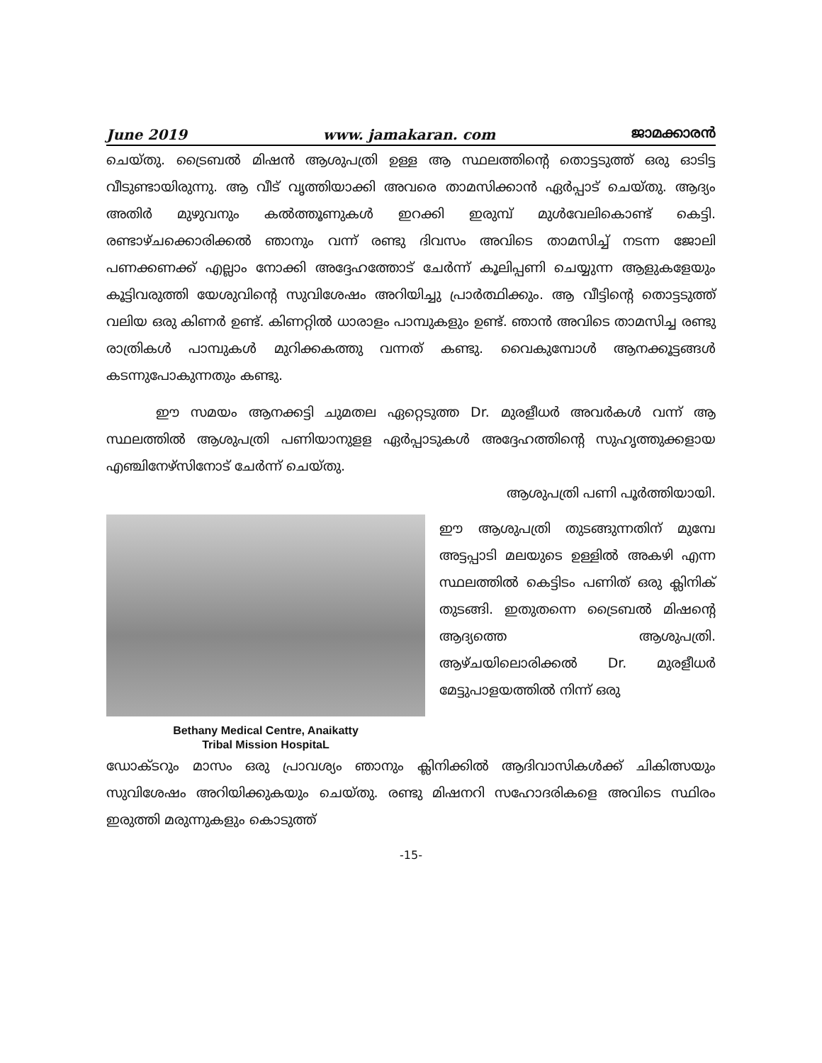June 2019 www. jamakaran. com ജാമക്കാരൻ
ചെയ്തു. ട്രൈബൽ മിഷൻ ആശുപത്രി ഉള്ള ആ സ്ഥലത്തിന്റെ തൊട്ടടുത്ത് ഒരു ഓടിട്ട വീടുണ്ടായിരുന്നു. ആ വീട് വൃത്തിയാക്കി അവരെ താമസിക്കാൻ ഏർപ്പാട് ചെയ്തു. ആദ്യം അതിർ മുഴുവനും കൽത്തൂണുകൾ ഇറക്കി ഇരുമ്പ് മുൾവേലികൊണ്ട് കെട്ടി. രണ്ടാഴ്ചക്കൊരിക്കൽ ഞാനും വന്ന് രണ്ടു ദിവസം അവിടെ താമസിച്ച് നടന്ന ജോലി പണക്കണക്ക് എല്ലാം നോക്കി അദ്ദേഹത്തോട് ചേർന്ന് കൂലിപ്പണി ചെയ്യുന്ന ആളുകളേയും കൂട്ടിവരുത്തി യേശുവിന്റെ സുവിശേഷം അറിയിച്ചു പ്രാർത്ഥിക്കും. ആ വീട്ടിന്റെ തൊട്ടടുത്ത് വലിയ ഒരു കിണർ ഉണ്ട്. കിണറ്റിൽ ധാരാളം പാമ്പുകളും ഉണ്ട്. ഞാൻ അവിടെ താമസിച്ച രണ്ടു രാത്രികൾ പാമ്പുകൾ മുറിക്കകത്തു വന്നത് കണ്ടു. വൈകുമ്പോൾ ആനക്കൂട്ടങ്ങൾ കടന്നുപോകുന്നതും കണ്ടു.
ഈ സമയം ആനക്കട്ടി ചുമതല ഏറ്റെടുത്ത Dr. മുരളീധർ അവർകൾ വന്ന് ആ സ്ഥലത്തിൽ ആശുപത്രി പണിയാനുളള ഏർപ്പാടുകൾ അദ്ദേഹത്തിന്റെ സുഹൃത്തുക്കളായ എഞ്ചിനേഴ്സിനോട് ചേർന്ന് ചെയ്തു.
ആശുപത്രി പണി പൂർത്തിയായി.
Bethany Medical Centre, Anaikatty
Tribal Mission HospitaL
ഈ ആശുപത്രി തുടങ്ങുന്നതിന് മുമ്പേ അട്ടപ്പാടി മലയുടെ ഉള്ളിൽ അകഴി എന്ന സ്ഥലത്തിൽ കെട്ടിടം പണിത് ഒരു ക്ലിനിക് തുടങ്ങി. ഇതുതന്നെ ട്രൈബൽ മിഷന്റെ ആദ്യത്തെ ആശുപത്രി. ആഴ്ചയിലൊരിക്കൽ Dr. മുരളീധർ മേട്ടുപാളയത്തിൽ നിന്ന് ഒരു
ഡോക്ടറും മാസം ഒരു പ്രാവശ്യം ഞാനും ക്ലിനിക്കിൽ ആദിവാസികൾക്ക് ചികിത്സയും സുവിശേഷം അറിയിക്കുകയും ചെയ്തു. രണ്ടു മിഷനറി സഹോദരികളെ അവിടെ സ്ഥിരം ഇരുത്തി മരുന്നുകളും കൊടുത്ത്
-15-